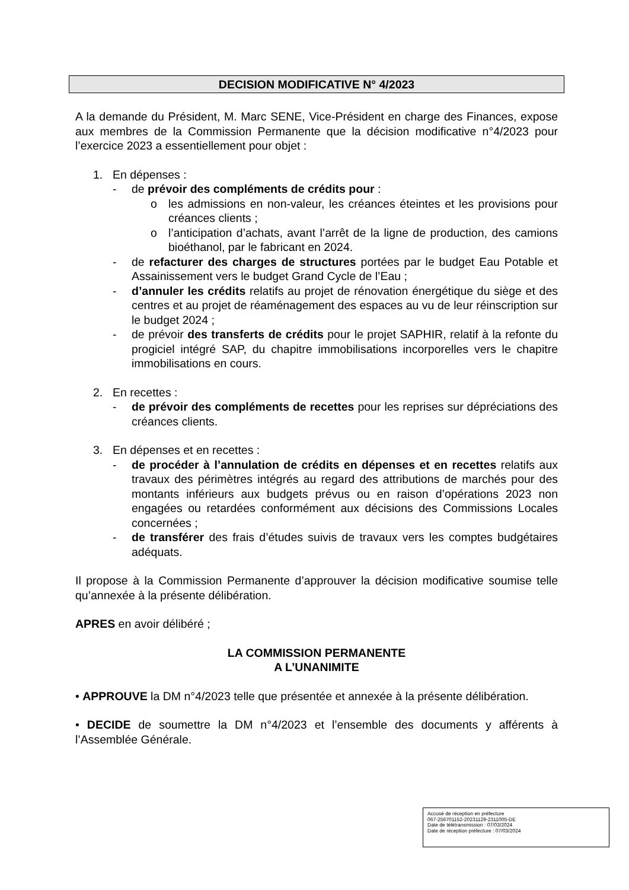DECISION MODIFICATIVE N° 4/2023
A la demande du Président, M. Marc SENE, Vice-Président en charge des Finances, expose aux membres de la Commission Permanente que la décision modificative n°4/2023 pour l’exercice 2023 a essentiellement pour objet :
1. En dépenses :
- de prévoir des compléments de crédits pour :
o les admissions en non-valeur, les créances éteintes et les provisions pour créances clients ;
o l’anticipation d’achats, avant l’arrêt de la ligne de production, des camions bioéthanol, par le fabricant en 2024.
- de refacturer des charges de structures portées par le budget Eau Potable et Assainissement vers le budget Grand Cycle de l’Eau ;
- d’annuler les crédits relatifs au projet de rénovation énergétique du siège et des centres et au projet de réaménagement des espaces au vu de leur réinscription sur le budget 2024 ;
- de prévoir des transferts de crédits pour le projet SAPHIR, relatif à la refonte du progiciel intégré SAP, du chapitre immobilisations incorporelles vers le chapitre immobilisations en cours.
2. En recettes :
- de prévoir des compléments de recettes pour les reprises sur dépréciations des créances clients.
3. En dépenses et en recettes :
- de procéder à l’annulation de crédits en dépenses et en recettes relatifs aux travaux des périmètres intégrés au regard des attributions de marchés pour des montants inférieurs aux budgets prévus ou en raison d’opérations 2023 non engagées ou retardées conformément aux décisions des Commissions Locales concernées ;
- de transférer des frais d’études suivis de travaux vers les comptes budgétaires adéquats.
Il propose à la Commission Permanente d’approuver la décision modificative soumise telle qu’annexée à la présente délibération.
APRES en avoir délibéré ;
LA COMMISSION PERMANENTE
A L’UNANIMITE
• APPROUVE la DM n°4/2023 telle que présentée et annexée à la présente délibération.
• DECIDE de soumettre la DM n°4/2023 et l’ensemble des documents y afférents à l’Assemblée Générale.
Accusé de réception en préfecture
067-256701152-20231129-2311005-DE
Date de télétransmission : 07/03/2024
Date de réception préfecture : 07/03/2024